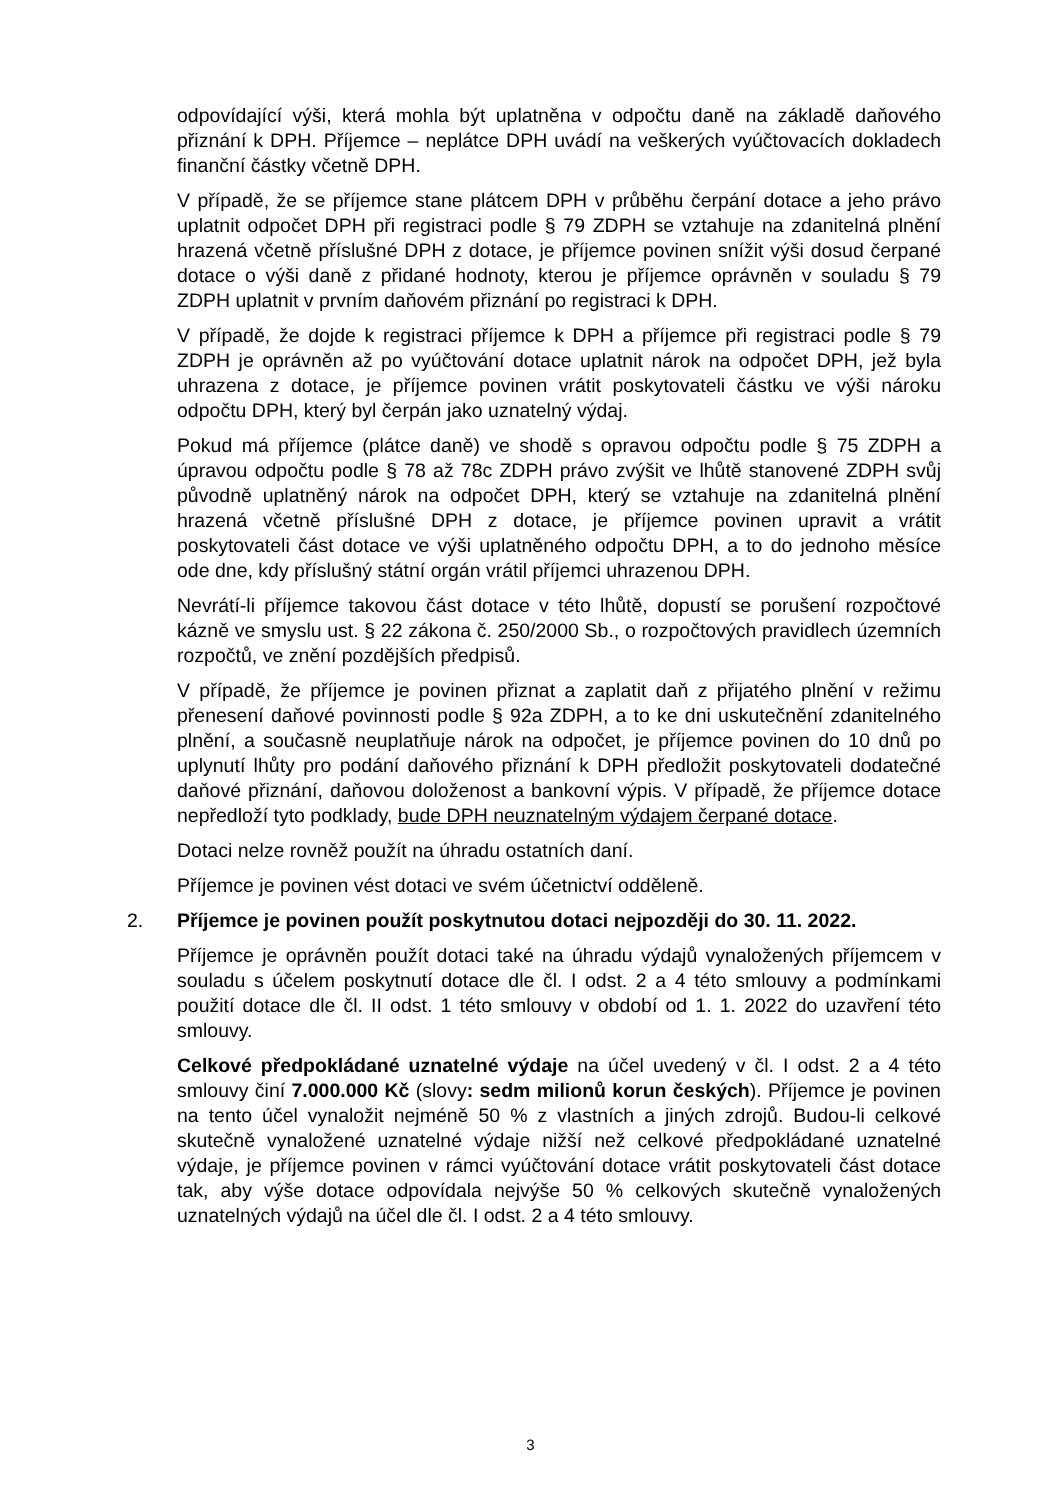odpovídající výši, která mohla být uplatněna v odpočtu daně na základě daňového přiznání k DPH. Příjemce – neplátce DPH uvádí na veškerých vyúčtovacích dokladech finanční částky včetně DPH.
V případě, že se příjemce stane plátcem DPH v průběhu čerpání dotace a jeho právo uplatnit odpočet DPH při registraci podle § 79 ZDPH se vztahuje na zdanitelná plnění hrazená včetně příslušné DPH z dotace, je příjemce povinen snížit výši dosud čerpané dotace o výši daně z přidané hodnoty, kterou je příjemce oprávněn v souladu § 79 ZDPH uplatnit v prvním daňovém přiznání po registraci k DPH.
V případě, že dojde k registraci příjemce k DPH a příjemce při registraci podle § 79 ZDPH je oprávněn až po vyúčtování dotace uplatnit nárok na odpočet DPH, jež byla uhrazena z dotace, je příjemce povinen vrátit poskytovateli částku ve výši nároku odpočtu DPH, který byl čerpán jako uznatelný výdaj.
Pokud má příjemce (plátce daně) ve shodě s opravou odpočtu podle § 75 ZDPH a úpravou odpočtu podle § 78 až 78c ZDPH právo zvýšit ve lhůtě stanovené ZDPH svůj původně uplatněný nárok na odpočet DPH, který se vztahuje na zdanitelná plnění hrazená včetně příslušné DPH z dotace, je příjemce povinen upravit a vrátit poskytovateli část dotace ve výši uplatněného odpočtu DPH, a to do jednoho měsíce ode dne, kdy příslušný státní orgán vrátil příjemci uhrazenou DPH.
Nevrátí-li příjemce takovou část dotace v této lhůtě, dopustí se porušení rozpočtové kázně ve smyslu ust. § 22 zákona č. 250/2000 Sb., o rozpočtových pravidlech územních rozpočtů, ve znění pozdějších předpisů.
V případě, že příjemce je povinen přiznat a zaplatit daň z přijatého plnění v režimu přenesení daňové povinnosti podle § 92a ZDPH, a to ke dni uskutečnění zdanitelného plnění, a současně neuplatňuje nárok na odpočet, je příjemce povinen do 10 dnů po uplynutí lhůty pro podání daňového přiznání k DPH předložit poskytovateli dodatečné daňové přiznání, daňovou doloženost a bankovní výpis. V případě, že příjemce dotace nepředloží tyto podklady, bude DPH neuznatelným výdajem čerpané dotace.
Dotaci nelze rovněž použít na úhradu ostatních daní.
Příjemce je povinen vést dotaci ve svém účetnictví odděleně.
2. Příjemce je povinen použít poskytnutou dotaci nejpozději do 30. 11. 2022.
Příjemce je oprávněn použít dotaci také na úhradu výdajů vynaložených příjemcem v souladu s účelem poskytnutí dotace dle čl. I odst. 2 a 4 této smlouvy a podmínkami použití dotace dle čl. II odst. 1 této smlouvy v období od 1. 1. 2022 do uzavření této smlouvy.
Celkové předpokládané uznatelné výdaje na účel uvedený v čl. I odst. 2 a 4 této smlouvy činí 7.000.000 Kč (slovy: sedm milionů korun českých). Příjemce je povinen na tento účel vynaložit nejméně 50 % z vlastních a jiných zdrojů. Budou-li celkové skutečně vynaložené uznatelné výdaje nižší než celkové předpokládané uznatelné výdaje, je příjemce povinen v rámci vyúčtování dotace vrátit poskytovateli část dotace tak, aby výše dotace odpovídala nejvýše 50 % celkových skutečně vynaložených uznatelných výdajů na účel dle čl. I odst. 2 a 4 této smlouvy.
3